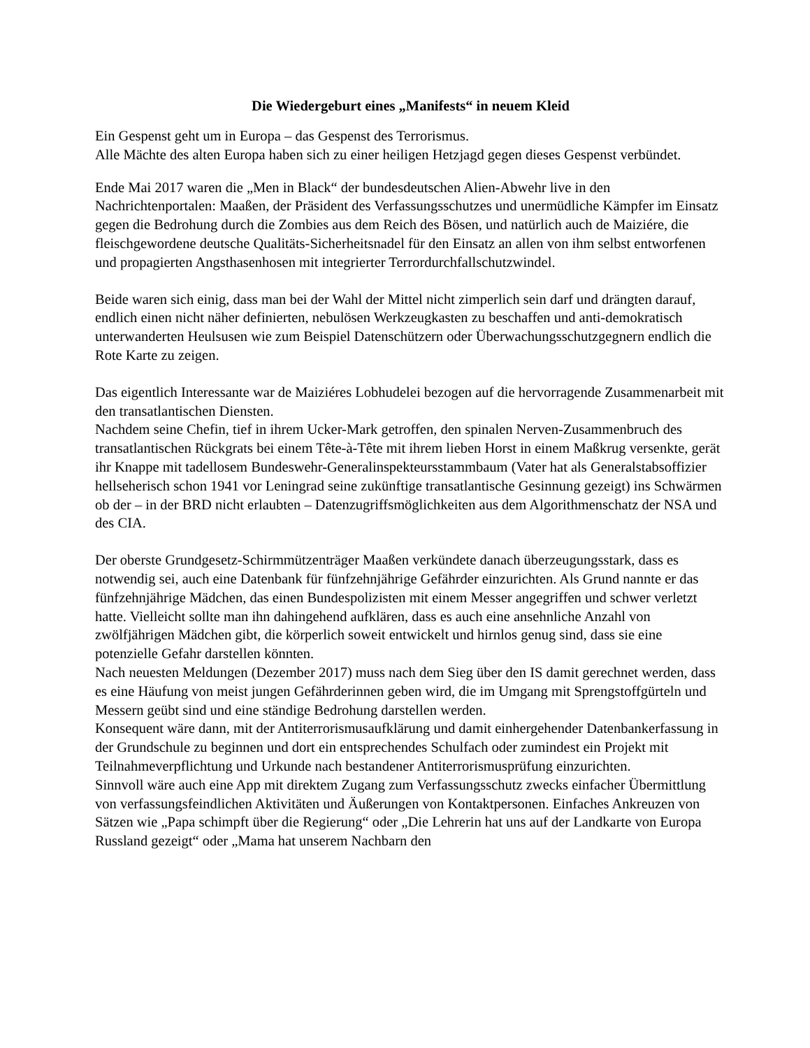Die Wiedergeburt eines „Manifests“ in neuem Kleid
Ein Gespenst geht um in Europa – das Gespenst des Terrorismus.
Alle Mächte des alten Europa haben sich zu einer heiligen Hetzjagd gegen dieses Gespenst verbündet.
Ende Mai 2017 waren die „Men in Black“ der bundesdeutschen Alien-Abwehr live in den Nachrichtenportalen: Maaßen, der Präsident des Verfassungsschutzes und unermüdliche Kämpfer im Einsatz gegen die Bedrohung durch die Zombies aus dem Reich des Bösen, und natürlich auch de Maiziére, die fleischgewordene deutsche Qualitäts-Sicherheitsnadel für den Einsatz an allen von ihm selbst entworfenen und propagierten Angsthasenhosen mit integrierter Terrordurchfallschutzwindel.
Beide waren sich einig, dass man bei der Wahl der Mittel nicht zimperlich sein darf und drängten darauf, endlich einen nicht näher definierten, nebulösen Werkzeugkasten zu beschaffen und anti-demokratisch unterwanderten Heulsusen wie zum Beispiel Datenschützern oder Überwachungsschutzgegnern endlich die Rote Karte zu zeigen.
Das eigentlich Interessante war de Maiziéres Lobhudelei bezogen auf die hervorragende Zusammenarbeit mit den transatlantischen Diensten.
Nachdem seine Chefin, tief in ihrem Ucker-Mark getroffen, den spinalen Nerven-Zusammenbruch des transatlantischen Rückgrats bei einem Tête-à-Tête mit ihrem lieben Horst in einem Maßkrug versenkte, gerät ihr Knappe mit tadellosem Bundeswehr-Generalinspekteursstammbaum (Vater hat als Generalstabsoffizier hellseherisch schon 1941 vor Leningrad seine zukünftige transatlantische Gesinnung gezeigt) ins Schwärmen ob der – in der BRD nicht erlaubten – Datenzugriffsmöglichkeiten aus dem Algorithmenschatz der NSA und des CIA.
Der oberste Grundgesetz-Schirmmützenträger Maaßen verkündete danach überzeugungsstark, dass es notwendig sei, auch eine Datenbank für fünfzehnjährige Gefährder einzurichten. Als Grund nannte er das fünfzehnjährige Mädchen, das einen Bundespolizisten mit einem Messer angegriffen und schwer verletzt hatte. Vielleicht sollte man ihn dahingehend aufklären, dass es auch eine ansehnliche Anzahl von zwölfjährigen Mädchen gibt, die körperlich soweit entwickelt und hirnlos genug sind, dass sie eine potenzielle Gefahr darstellen könnten.
Nach neuesten Meldungen (Dezember 2017) muss nach dem Sieg über den IS damit gerechnet werden, dass es eine Häufung von meist jungen Gefährderinnen geben wird, die im Umgang mit Sprengstoffgürteln und Messern geübt sind und eine ständige Bedrohung darstellen werden.
Konsequent wäre dann, mit der Antiterrorismusaufklärung und damit einhergehender Datenbankerfassung in der Grundschule zu beginnen und dort ein entsprechendes Schulfach oder zumindest ein Projekt mit Teilnahmeverpflichtung und Urkunde nach bestandener Antiterrorismusprüfung einzurichten.
Sinnvoll wäre auch eine App mit direktem Zugang zum Verfassungsschutz zwecks einfacher Übermittlung von verfassungsfeindlichen Aktivitäten und Äußerungen von Kontaktpersonen. Einfaches Ankreuzen von Sätzen wie „Papa schimpft über die Regierung“ oder „Die Lehrerin hat uns auf der Landkarte von Europa Russland gezeigt“ oder „Mama hat unserem Nachbarn den